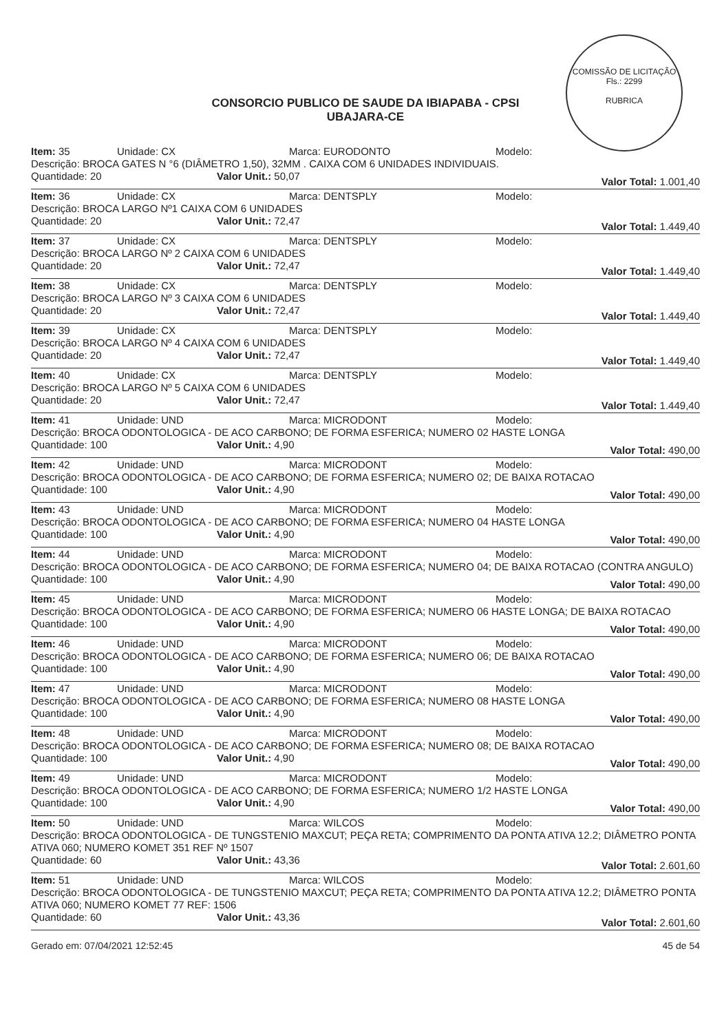COMISSÃO DE LICITAÇÃO
Fls.: 2299
RUBRICA
CONSORCIO PUBLICO DE SAUDE DA IBIAPABA - CPSI
UBAJARA-CE
Item: 35 Unidade: CX Marca: EURODONTO Modelo:
Descrição: BROCA GATES N °6 (DIÂMETRO 1,50), 32MM . CAIXA COM 6 UNIDADES INDIVIDUAIS.
Quantidade: 20 Valor Unit.: 50,07 Valor Total: 1.001,40
Item: 36 Unidade: CX Marca: DENTSPLY Modelo:
Descrição: BROCA LARGO Nº1 CAIXA COM 6 UNIDADES
Quantidade: 20 Valor Unit.: 72,47 Valor Total: 1.449,40
Item: 37 Unidade: CX Marca: DENTSPLY Modelo:
Descrição: BROCA LARGO Nº 2 CAIXA COM 6 UNIDADES
Quantidade: 20 Valor Unit.: 72,47 Valor Total: 1.449,40
Item: 38 Unidade: CX Marca: DENTSPLY Modelo:
Descrição: BROCA LARGO Nº 3 CAIXA COM 6 UNIDADES
Quantidade: 20 Valor Unit.: 72,47 Valor Total: 1.449,40
Item: 39 Unidade: CX Marca: DENTSPLY Modelo:
Descrição: BROCA LARGO Nº 4 CAIXA COM 6 UNIDADES
Quantidade: 20 Valor Unit.: 72,47 Valor Total: 1.449,40
Item: 40 Unidade: CX Marca: DENTSPLY Modelo:
Descrição: BROCA LARGO Nº 5 CAIXA COM 6 UNIDADES
Quantidade: 20 Valor Unit.: 72,47 Valor Total: 1.449,40
Item: 41 Unidade: UND Marca: MICRODONT Modelo:
Descrição: BROCA ODONTOLOGICA - DE ACO CARBONO; DE FORMA ESFERICA; NUMERO 02 HASTE LONGA
Quantidade: 100 Valor Unit.: 4,90 Valor Total: 490,00
Item: 42 Unidade: UND Marca: MICRODONT Modelo:
Descrição: BROCA ODONTOLOGICA - DE ACO CARBONO; DE FORMA ESFERICA; NUMERO 02; DE BAIXA ROTACAO
Quantidade: 100 Valor Unit.: 4,90 Valor Total: 490,00
Item: 43 Unidade: UND Marca: MICRODONT Modelo:
Descrição: BROCA ODONTOLOGICA - DE ACO CARBONO; DE FORMA ESFERICA; NUMERO 04 HASTE LONGA
Quantidade: 100 Valor Unit.: 4,90 Valor Total: 490,00
Item: 44 Unidade: UND Marca: MICRODONT Modelo:
Descrição: BROCA ODONTOLOGICA - DE ACO CARBONO; DE FORMA ESFERICA; NUMERO 04; DE BAIXA ROTACAO (CONTRA ANGULO)
Quantidade: 100 Valor Unit.: 4,90 Valor Total: 490,00
Item: 45 Unidade: UND Marca: MICRODONT Modelo:
Descrição: BROCA ODONTOLOGICA - DE ACO CARBONO; DE FORMA ESFERICA; NUMERO 06 HASTE LONGA; DE BAIXA ROTACAO
Quantidade: 100 Valor Unit.: 4,90 Valor Total: 490,00
Item: 46 Unidade: UND Marca: MICRODONT Modelo:
Descrição: BROCA ODONTOLOGICA - DE ACO CARBONO; DE FORMA ESFERICA; NUMERO 06; DE BAIXA ROTACAO
Quantidade: 100 Valor Unit.: 4,90 Valor Total: 490,00
Item: 47 Unidade: UND Marca: MICRODONT Modelo:
Descrição: BROCA ODONTOLOGICA - DE ACO CARBONO; DE FORMA ESFERICA; NUMERO 08 HASTE LONGA
Quantidade: 100 Valor Unit.: 4,90 Valor Total: 490,00
Item: 48 Unidade: UND Marca: MICRODONT Modelo:
Descrição: BROCA ODONTOLOGICA - DE ACO CARBONO; DE FORMA ESFERICA; NUMERO 08; DE BAIXA ROTACAO
Quantidade: 100 Valor Unit.: 4,90 Valor Total: 490,00
Item: 49 Unidade: UND Marca: MICRODONT Modelo:
Descrição: BROCA ODONTOLOGICA - DE ACO CARBONO; DE FORMA ESFERICA; NUMERO 1/2 HASTE LONGA
Quantidade: 100 Valor Unit.: 4,90 Valor Total: 490,00
Item: 50 Unidade: UND Marca: WILCOS Modelo:
Descrição: BROCA ODONTOLOGICA - DE TUNGSTENIO MAXCUT; PEÇA RETA; COMPRIMENTO DA PONTA ATIVA 12.2; DIÂMETRO PONTA ATIVA 060; NUMERO KOMET 351 REF Nº 1507
Quantidade: 60 Valor Unit.: 43,36 Valor Total: 2.601,60
Item: 51 Unidade: UND Marca: WILCOS Modelo:
Descrição: BROCA ODONTOLOGICA - DE TUNGSTENIO MAXCUT; PEÇA RETA; COMPRIMENTO DA PONTA ATIVA 12.2; DIÂMETRO PONTA ATIVA 060; NUMERO KOMET 77 REF: 1506
Quantidade: 60 Valor Unit.: 43,36 Valor Total: 2.601,60
Gerado em: 07/04/2021 12:52:45 45 de 54